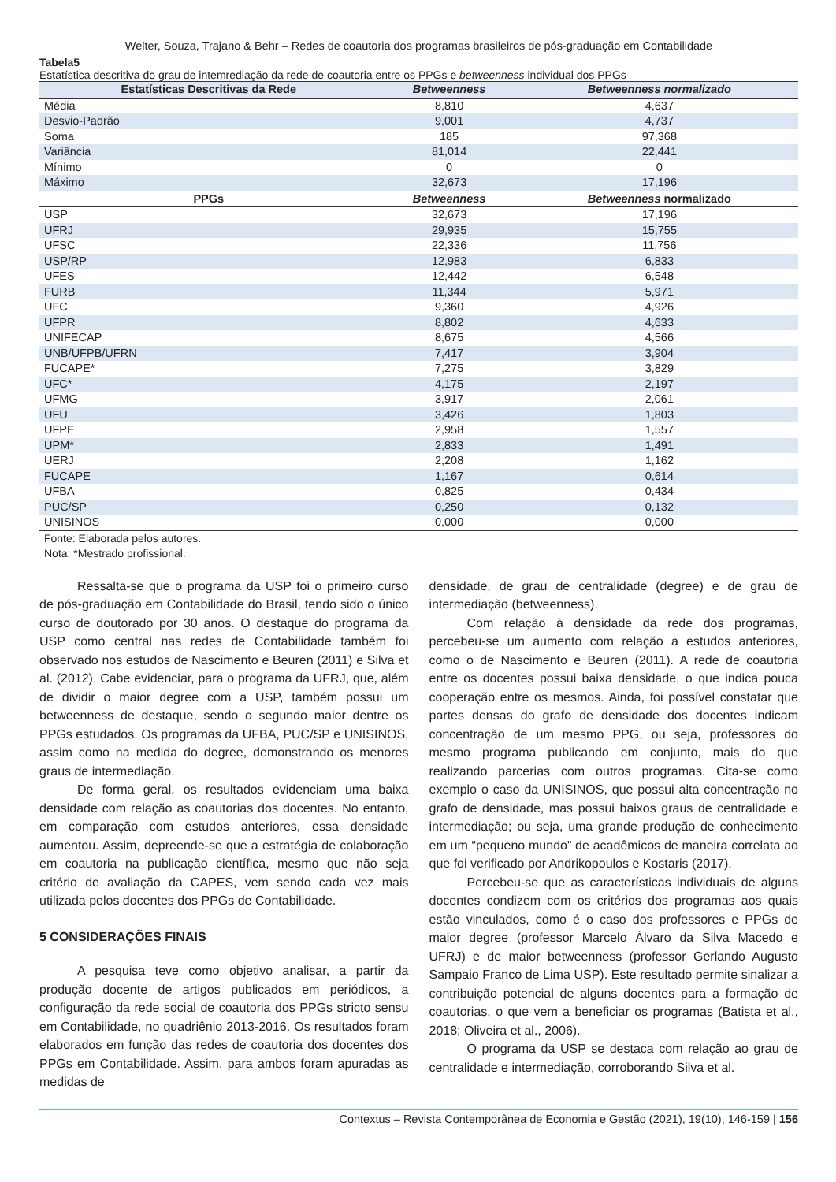Welter, Souza, Trajano & Behr – Redes de coautoria dos programas brasileiros de pós-graduação em Contabilidade
Tabela5
Estatística descritiva do grau de intemrediação da rede de coautoria entre os PPGs e betweenness individual dos PPGs
| Estatísticas Descritivas da Rede | Betweenness | Betweenness normalizado |
| --- | --- | --- |
| Média | 8,810 | 4,637 |
| Desvio-Padrão | 9,001 | 4,737 |
| Soma | 185 | 97,368 |
| Variância | 81,014 | 22,441 |
| Mínimo | 0 | 0 |
| Máximo | 32,673 | 17,196 |
| PPGs | Betweenness | Betweenness normalizado |
| USP | 32,673 | 17,196 |
| UFRJ | 29,935 | 15,755 |
| UFSC | 22,336 | 11,756 |
| USP/RP | 12,983 | 6,833 |
| UFES | 12,442 | 6,548 |
| FURB | 11,344 | 5,971 |
| UFC | 9,360 | 4,926 |
| UFPR | 8,802 | 4,633 |
| UNIFECAP | 8,675 | 4,566 |
| UNB/UFPB/UFRN | 7,417 | 3,904 |
| FUCAPE* | 7,275 | 3,829 |
| UFC* | 4,175 | 2,197 |
| UFMG | 3,917 | 2,061 |
| UFU | 3,426 | 1,803 |
| UFPE | 2,958 | 1,557 |
| UPM* | 2,833 | 1,491 |
| UERJ | 2,208 | 1,162 |
| FUCAPE | 1,167 | 0,614 |
| UFBA | 0,825 | 0,434 |
| PUC/SP | 0,250 | 0,132 |
| UNISINOS | 0,000 | 0,000 |
Fonte: Elaborada pelos autores.
Nota: *Mestrado profissional.
Ressalta-se que o programa da USP foi o primeiro curso de pós-graduação em Contabilidade do Brasil, tendo sido o único curso de doutorado por 30 anos. O destaque do programa da USP como central nas redes de Contabilidade também foi observado nos estudos de Nascimento e Beuren (2011) e Silva et al. (2012). Cabe evidenciar, para o programa da UFRJ, que, além de dividir o maior degree com a USP, também possui um betweenness de destaque, sendo o segundo maior dentre os PPGs estudados. Os programas da UFBA, PUC/SP e UNISINOS, assim como na medida do degree, demonstrando os menores graus de intermediação.
De forma geral, os resultados evidenciam uma baixa densidade com relação as coautorias dos docentes. No entanto, em comparação com estudos anteriores, essa densidade aumentou. Assim, depreende-se que a estratégia de colaboração em coautoria na publicação científica, mesmo que não seja critério de avaliação da CAPES, vem sendo cada vez mais utilizada pelos docentes dos PPGs de Contabilidade.
5 CONSIDERAÇÕES FINAIS
A pesquisa teve como objetivo analisar, a partir da produção docente de artigos publicados em periódicos, a configuração da rede social de coautoria dos PPGs stricto sensu em Contabilidade, no quadriênio 2013-2016. Os resultados foram elaborados em função das redes de coautoria dos docentes dos PPGs em Contabilidade. Assim, para ambos foram apuradas as medidas de
densidade, de grau de centralidade (degree) e de grau de intermediação (betweenness).
Com relação à densidade da rede dos programas, percebeu-se um aumento com relação a estudos anteriores, como o de Nascimento e Beuren (2011). A rede de coautoria entre os docentes possui baixa densidade, o que indica pouca cooperação entre os mesmos. Ainda, foi possível constatar que partes densas do grafo de densidade dos docentes indicam concentração de um mesmo PPG, ou seja, professores do mesmo programa publicando em conjunto, mais do que realizando parcerias com outros programas. Cita-se como exemplo o caso da UNISINOS, que possui alta concentração no grafo de densidade, mas possui baixos graus de centralidade e intermediação; ou seja, uma grande produção de conhecimento em um “pequeno mundo” de acadêmicos de maneira correlata ao que foi verificado por Andrikopoulos e Kostaris (2017).
Percebeu-se que as características individuais de alguns docentes condizem com os critérios dos programas aos quais estão vinculados, como é o caso dos professores e PPGs de maior degree (professor Marcelo Álvaro da Silva Macedo e UFRJ) e de maior betweenness (professor Gerlando Augusto Sampaio Franco de Lima USP). Este resultado permite sinalizar a contribuição potencial de alguns docentes para a formação de coautorias, o que vem a beneficiar os programas (Batista et al., 2018; Oliveira et al., 2006).
O programa da USP se destaca com relação ao grau de centralidade e intermediação, corroborando Silva et al.
Contextus – Revista Contemporânea de Economia e Gestão (2021), 19(10), 146-159 | 156